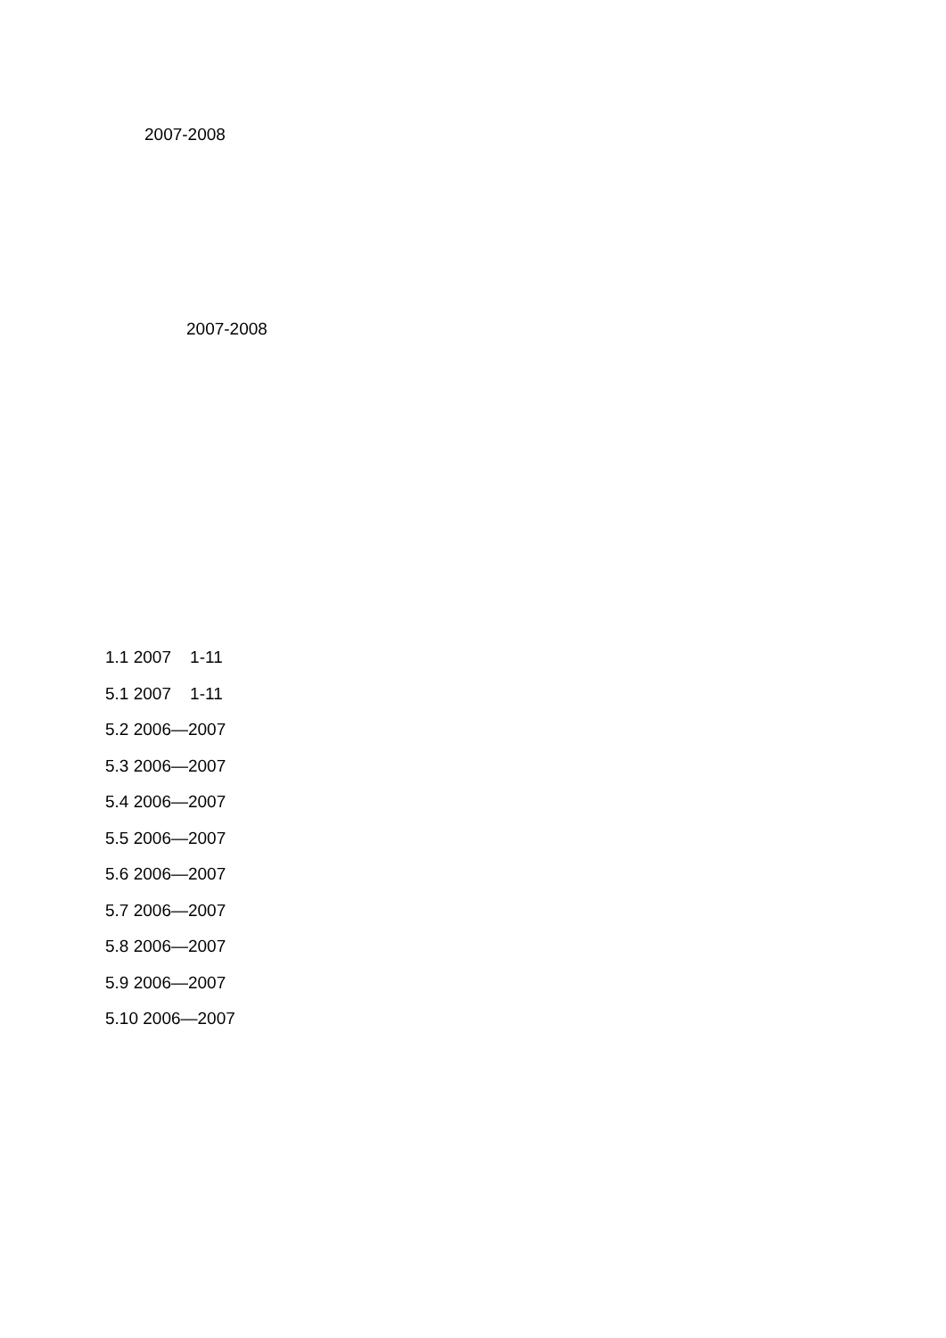2007-2008
2007-2008
1.1 2007 1-11
5.1 2007 1-11
5.2 2006—2007
5.3 2006—2007
5.4 2006—2007
5.5 2006—2007
5.6 2006—2007
5.7 2006—2007
5.8 2006—2007
5.9 2006—2007
5.10 2006—2007